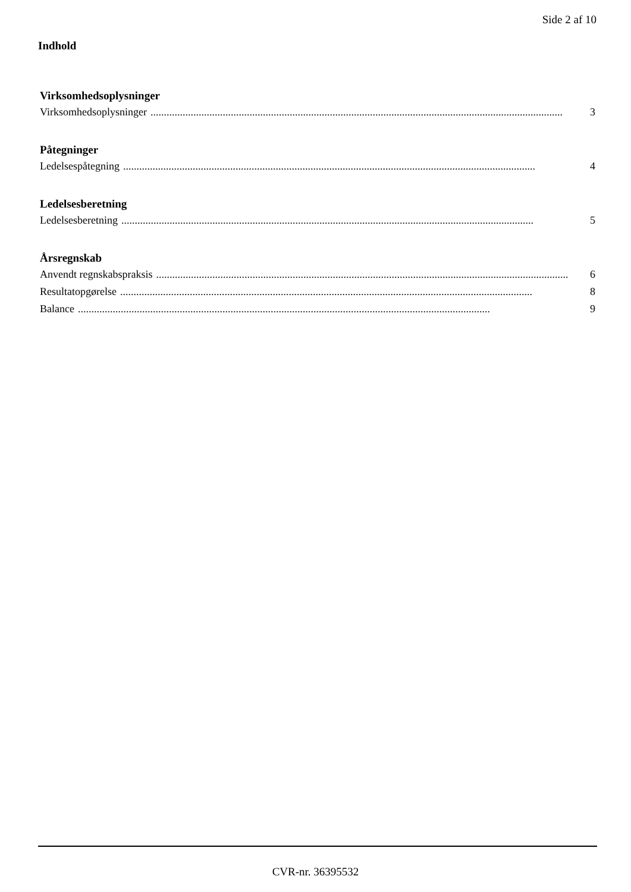Side 2 af 10
Indhold
Virksomhedsoplysninger
Virksomhedsoplysninger.......................................................................................................................................................... 3
Påtegninger
Ledelsespåtegning.......................................................................................................................................................... 4
Ledelsesberetning
Ledelsesberetning.......................................................................................................................................................... 5
Årsregnskab
Anvendt regnskabspraksis.......................................................................................................................................................... 6
Resultatopgørelse.......................................................................................................................................................... 8
Balance.......................................................................................................................................................... 9
CVR-nr. 36395532